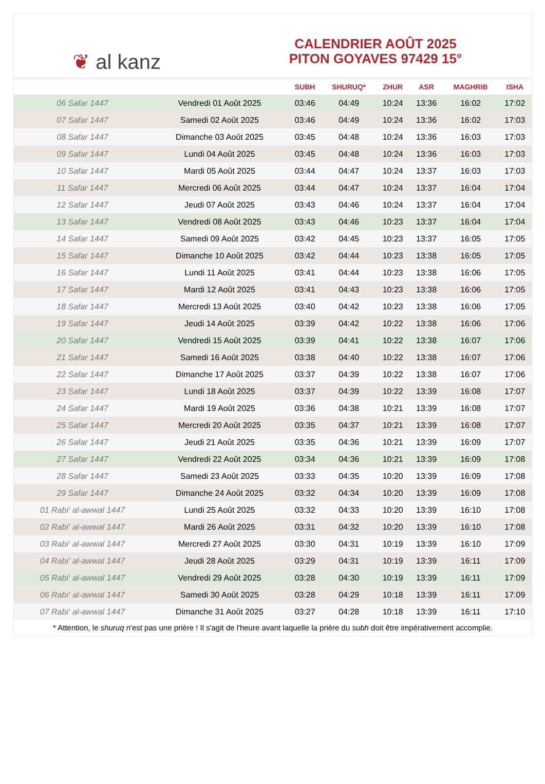❦ al kanz
CALENDRIER AOÛT 2025
PITON GOYAVES 97429 15°
| | | SUBH | SHURUQ* | ZHUR | ASR | MAGHRIB | ISHA |
| --- | --- | --- | --- | --- | --- | --- | --- |
| 06 Safar 1447 | Vendredi 01 Août 2025 | 03:46 | 04:49 | 10:24 | 13:36 | 16:02 | 17:02 |
| 07 Safar 1447 | Samedi 02 Août 2025 | 03:46 | 04:49 | 10:24 | 13:36 | 16:02 | 17:03 |
| 08 Safar 1447 | Dimanche 03 Août 2025 | 03:45 | 04:48 | 10:24 | 13:36 | 16:03 | 17:03 |
| 09 Safar 1447 | Lundi 04 Août 2025 | 03:45 | 04:48 | 10:24 | 13:36 | 16:03 | 17:03 |
| 10 Safar 1447 | Mardi 05 Août 2025 | 03:44 | 04:47 | 10:24 | 13:37 | 16:03 | 17:03 |
| 11 Safar 1447 | Mercredi 06 Août 2025 | 03:44 | 04:47 | 10:24 | 13:37 | 16:04 | 17:04 |
| 12 Safar 1447 | Jeudi 07 Août 2025 | 03:43 | 04:46 | 10:24 | 13:37 | 16:04 | 17:04 |
| 13 Safar 1447 | Vendredi 08 Août 2025 | 03:43 | 04:46 | 10:23 | 13:37 | 16:04 | 17:04 |
| 14 Safar 1447 | Samedi 09 Août 2025 | 03:42 | 04:45 | 10:23 | 13:37 | 16:05 | 17:05 |
| 15 Safar 1447 | Dimanche 10 Août 2025 | 03:42 | 04:44 | 10:23 | 13:38 | 16:05 | 17:05 |
| 16 Safar 1447 | Lundi 11 Août 2025 | 03:41 | 04:44 | 10:23 | 13:38 | 16:06 | 17:05 |
| 17 Safar 1447 | Mardi 12 Août 2025 | 03:41 | 04:43 | 10:23 | 13:38 | 16:06 | 17:05 |
| 18 Safar 1447 | Mercredi 13 Août 2025 | 03:40 | 04:42 | 10:23 | 13:38 | 16:06 | 17:05 |
| 19 Safar 1447 | Jeudi 14 Août 2025 | 03:39 | 04:42 | 10:22 | 13:38 | 16:06 | 17:06 |
| 20 Safar 1447 | Vendredi 15 Août 2025 | 03:39 | 04:41 | 10:22 | 13:38 | 16:07 | 17:06 |
| 21 Safar 1447 | Samedi 16 Août 2025 | 03:38 | 04:40 | 10:22 | 13:38 | 16:07 | 17:06 |
| 22 Safar 1447 | Dimanche 17 Août 2025 | 03:37 | 04:39 | 10:22 | 13:38 | 16:07 | 17:06 |
| 23 Safar 1447 | Lundi 18 Août 2025 | 03:37 | 04:39 | 10:22 | 13:39 | 16:08 | 17:07 |
| 24 Safar 1447 | Mardi 19 Août 2025 | 03:36 | 04:38 | 10:21 | 13:39 | 16:08 | 17:07 |
| 25 Safar 1447 | Mercredi 20 Août 2025 | 03:35 | 04:37 | 10:21 | 13:39 | 16:08 | 17:07 |
| 26 Safar 1447 | Jeudi 21 Août 2025 | 03:35 | 04:36 | 10:21 | 13:39 | 16:09 | 17:07 |
| 27 Safar 1447 | Vendredi 22 Août 2025 | 03:34 | 04:36 | 10:21 | 13:39 | 16:09 | 17:08 |
| 28 Safar 1447 | Samedi 23 Août 2025 | 03:33 | 04:35 | 10:20 | 13:39 | 16:09 | 17:08 |
| 29 Safar 1447 | Dimanche 24 Août 2025 | 03:32 | 04:34 | 10:20 | 13:39 | 16:09 | 17:08 |
| 01 Rabi‘ al-awwal 1447 | Lundi 25 Août 2025 | 03:32 | 04:33 | 10:20 | 13:39 | 16:10 | 17:08 |
| 02 Rabi‘ al-awwal 1447 | Mardi 26 Août 2025 | 03:31 | 04:32 | 10:20 | 13:39 | 16:10 | 17:08 |
| 03 Rabi‘ al-awwal 1447 | Mercredi 27 Août 2025 | 03:30 | 04:31 | 10:19 | 13:39 | 16:10 | 17:09 |
| 04 Rabi‘ al-awwal 1447 | Jeudi 28 Août 2025 | 03:29 | 04:31 | 10:19 | 13:39 | 16:11 | 17:09 |
| 05 Rabi‘ al-awwal 1447 | Vendredi 29 Août 2025 | 03:28 | 04:30 | 10:19 | 13:39 | 16:11 | 17:09 |
| 06 Rabi‘ al-awwal 1447 | Samedi 30 Août 2025 | 03:28 | 04:29 | 10:18 | 13:39 | 16:11 | 17:09 |
| 07 Rabi‘ al-awwal 1447 | Dimanche 31 Août 2025 | 03:27 | 04:28 | 10:18 | 13:39 | 16:11 | 17:10 |
* Attention, le shuruq n'est pas une prière ! Il s'agit de l'heure avant laquelle la prière du subh doit être impérativement accomplie.